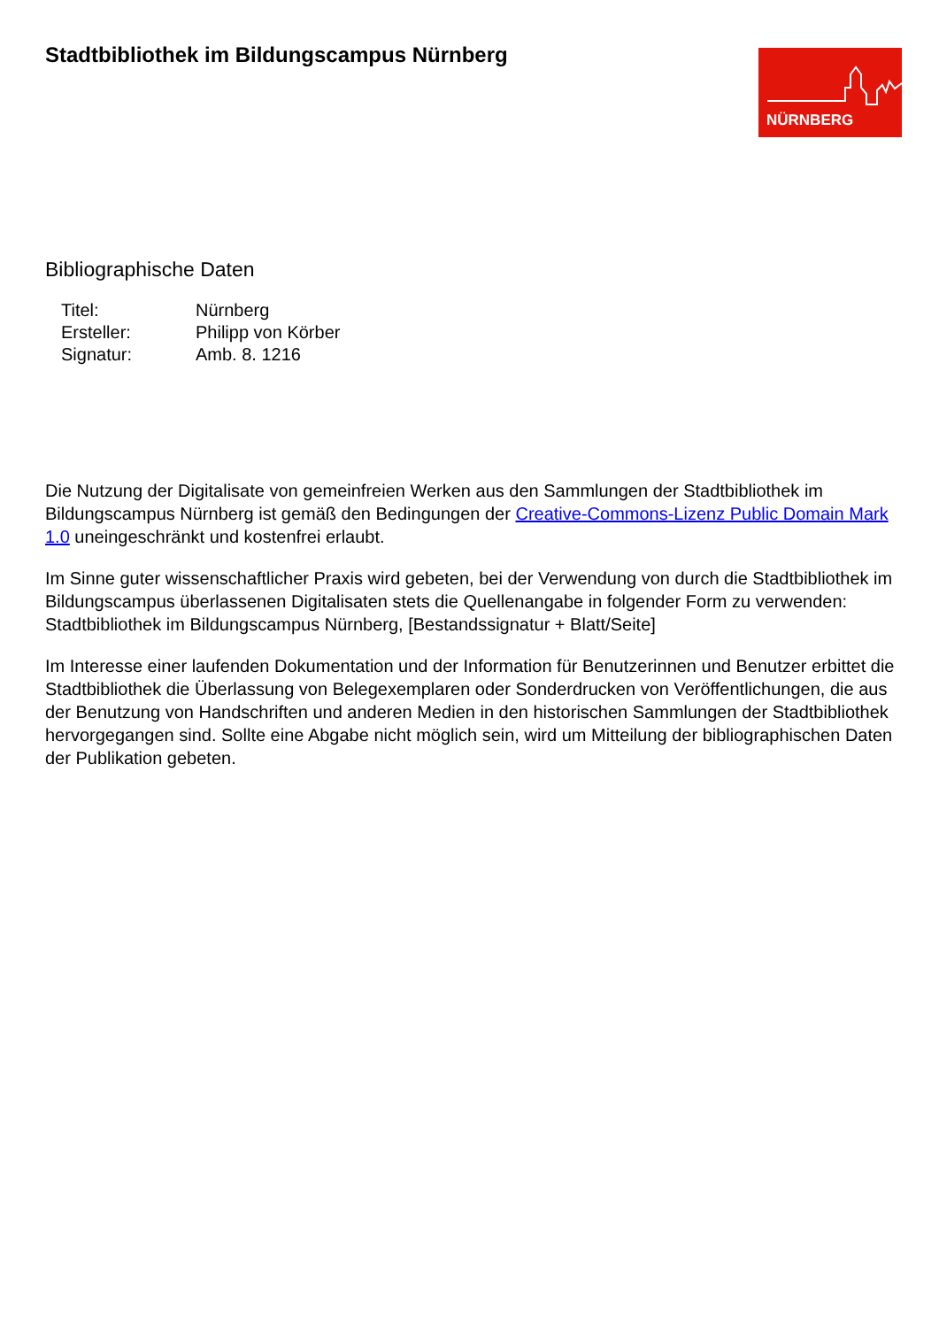Stadtbibliothek im Bildungscampus Nürnberg
NÜRNBERG
Bibliographische Daten
| Titel: | Nürnberg |
| Ersteller: | Philipp von Körber |
| Signatur: | Amb. 8. 1216 |
Die Nutzung der Digitalisate von gemeinfreien Werken aus den Sammlungen der Stadtbibliothek im Bildungscampus Nürnberg ist gemäß den Bedingungen der Creative-Commons-Lizenz Public Domain Mark 1.0 uneingeschränkt und kostenfrei erlaubt.
Im Sinne guter wissenschaftlicher Praxis wird gebeten, bei der Verwendung von durch die Stadtbibliothek im Bildungscampus überlassenen Digitalisaten stets die Quellenangabe in folgender Form zu verwenden: Stadtbibliothek im Bildungscampus Nürnberg, [Bestandssignatur + Blatt/Seite]
Im Interesse einer laufenden Dokumentation und der Information für Benutzerinnen und Benutzer erbittet die Stadtbibliothek die Überlassung von Belegexemplaren oder Sonderdrucken von Veröffentlichungen, die aus der Benutzung von Handschriften und anderen Medien in den historischen Sammlungen der Stadtbibliothek hervorgegangen sind. Sollte eine Abgabe nicht möglich sein, wird um Mitteilung der bibliographischen Daten der Publikation gebeten.